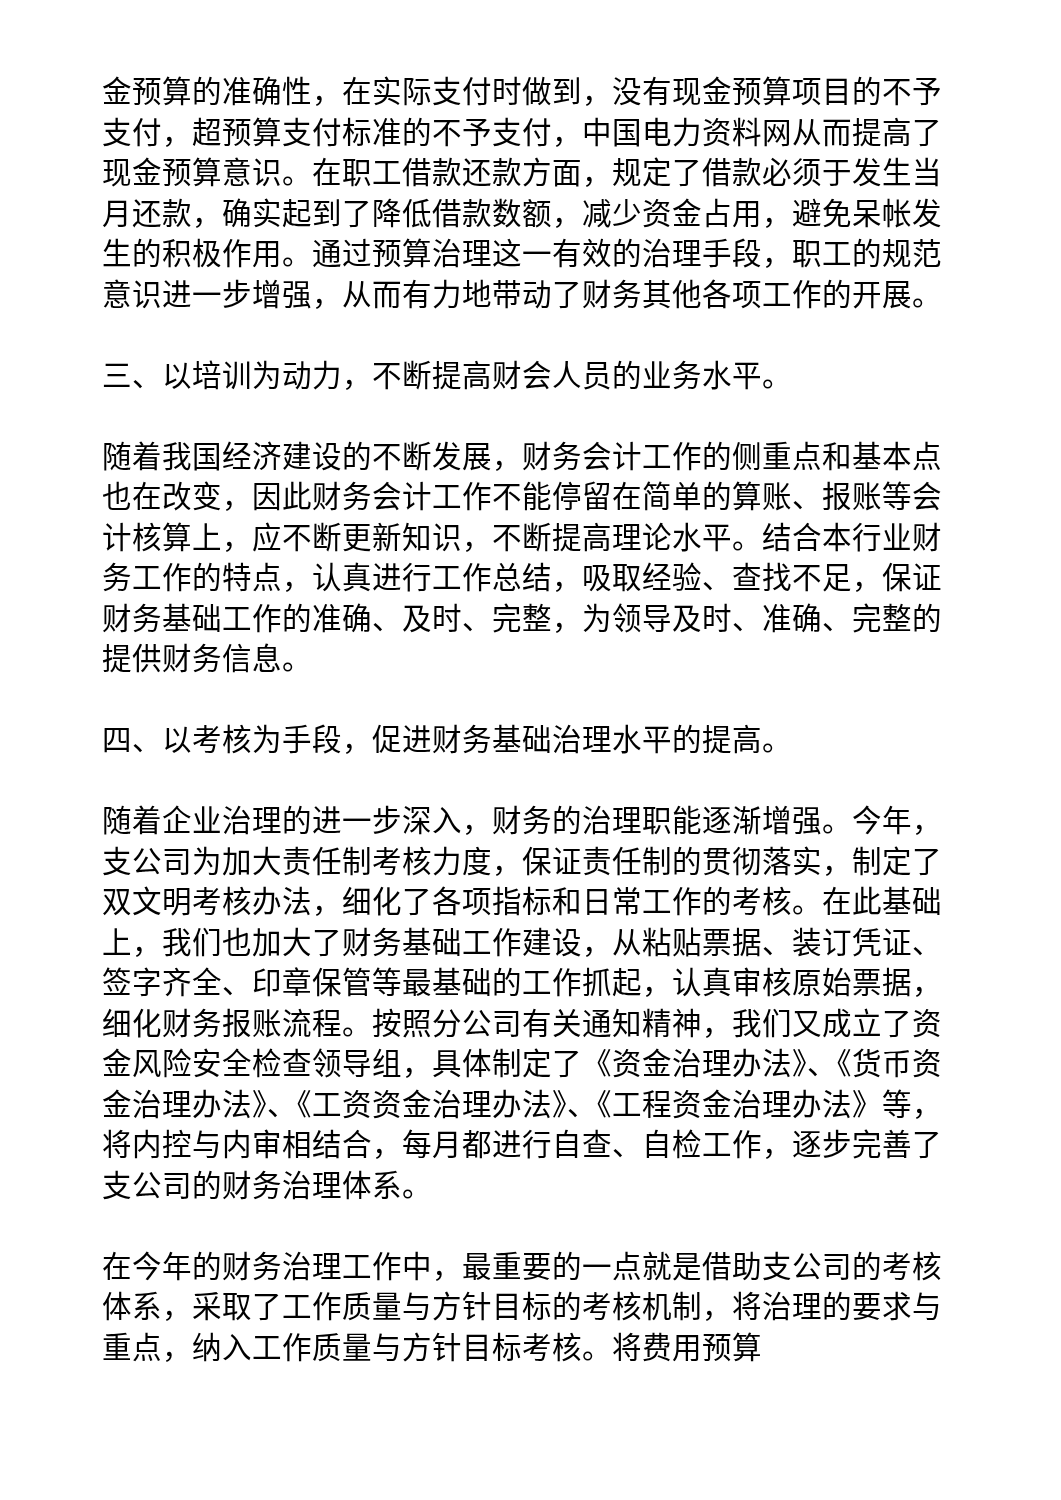金预算的准确性，在实际支付时做到，没有现金预算项目的不予支付，超预算支付标准的不予支付，中国电力资料网从而提高了现金预算意识。在职工借款还款方面，规定了借款必须于发生当月还款，确实起到了降低借款数额，减少资金占用，避免呆帐发生的积极作用。通过预算治理这一有效的治理手段，职工的规范意识进一步增强，从而有力地带动了财务其他各项工作的开展。
三、以培训为动力，不断提高财会人员的业务水平。
随着我国经济建设的不断发展，财务会计工作的侧重点和基本点也在改变，因此财务会计工作不能停留在简单的算账、报账等会计核算上，应不断更新知识，不断提高理论水平。结合本行业财务工作的特点，认真进行工作总结，吸取经验、查找不足，保证财务基础工作的准确、及时、完整，为领导及时、准确、完整的提供财务信息。
四、以考核为手段，促进财务基础治理水平的提高。
随着企业治理的进一步深入，财务的治理职能逐渐增强。今年，支公司为加大责任制考核力度，保证责任制的贯彻落实，制定了双文明考核办法，细化了各项指标和日常工作的考核。在此基础上，我们也加大了财务基础工作建设，从粘贴票据、装订凭证、签字齐全、印章保管等最基础的工作抓起，认真审核原始票据，细化财务报账流程。按照分公司有关通知精神，我们又成立了资金风险安全检查领导组，具体制定了《资金治理办法》、《货币资金治理办法》、《工资资金治理办法》、《工程资金治理办法》等，将内控与内审相结合，每月都进行自查、自检工作，逐步完善了支公司的财务治理体系。
在今年的财务治理工作中，最重要的一点就是借助支公司的考核体系，采取了工作质量与方针目标的考核机制，将治理的要求与重点，纳入工作质量与方针目标考核。将费用预算